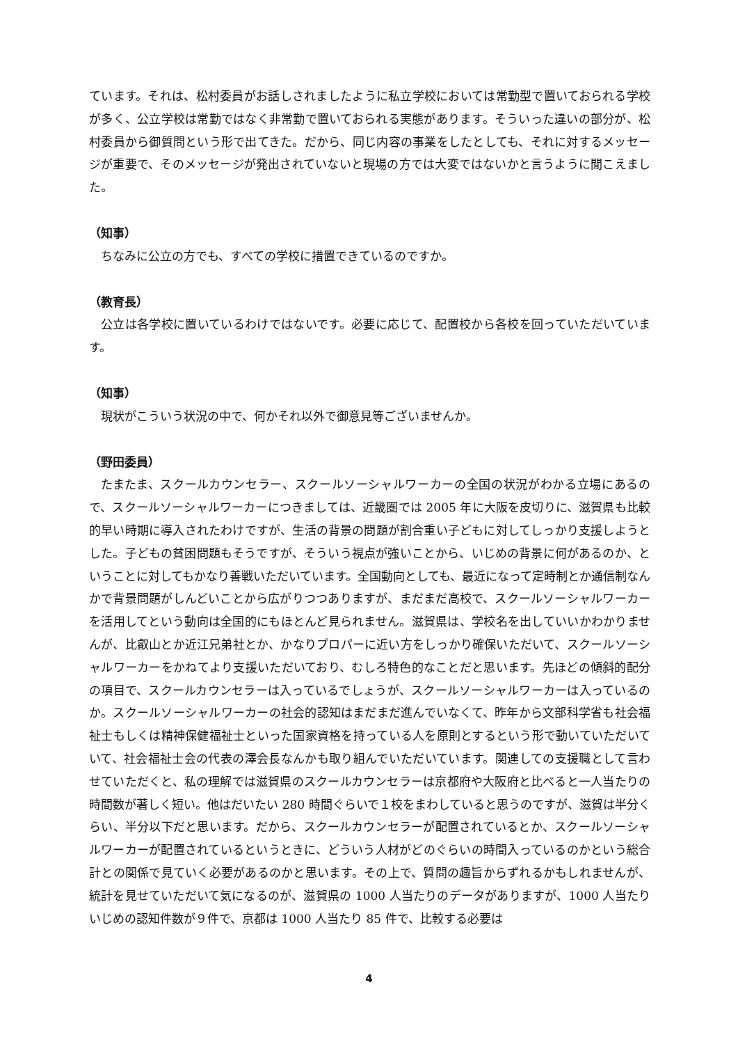ています。それは、松村委員がお話しされましたように私立学校においては常勤型で置いておられる学校が多く、公立学校は常勤ではなく非常勤で置いておられる実態があります。そういった違いの部分が、松村委員から御質問という形で出てきた。だから、同じ内容の事業をしたとしても、それに対するメッセージが重要で、そのメッセージが発出されていないと現場の方では大変ではないかと言うように聞こえました。
（知事）
ちなみに公立の方でも、すべての学校に措置できているのですか。
（教育長）
公立は各学校に置いているわけではないです。必要に応じて、配置校から各校を回っていただいています。
（知事）
現状がこういう状況の中で、何かそれ以外で御意見等ございませんか。
（野田委員）
たまたま、スクールカウンセラー、スクールソーシャルワーカーの全国の状況がわかる立場にあるので、スクールソーシャルワーカーにつきましては、近畿圏では 2005 年に大阪を皮切りに、滋賀県も比較的早い時期に導入されたわけですが、生活の背景の問題が割合重い子どもに対してしっかり支援しようとした。子どもの貧困問題もそうですが、そういう視点が強いことから、いじめの背景に何があるのか、ということに対してもかなり善戦いただいています。全国動向としても、最近になって定時制とか通信制なんかで背景問題がしんどいことから広がりつつありますが、まだまだ高校で、スクールソーシャルワーカーを活用してという動向は全国的にもほとんど見られません。滋賀県は、学校名を出していいかわかりませんが、比叡山とか近江兄弟社とか、かなりプロパーに近い方をしっかり確保いただいて、スクールソーシャルワーカーをかねてより支援いただいており、むしろ特色的なことだと思います。先ほどの傾斜的配分の項目で、スクールカウンセラーは入っているでしょうが、スクールソーシャルワーカーは入っているのか。スクールソーシャルワーカーの社会的認知はまだまだ進んでいなくて、昨年から文部科学省も社会福祉士もしくは精神保健福祉士といった国家資格を持っている人を原則とするという形で動いていただいていて、社会福祉士会の代表の澤会長なんかも取り組んでいただいています。関連しての支援職として言わせていただくと、私の理解では滋賀県のスクールカウンセラーは京都府や大阪府と比べると一人当たりの時間数が著しく短い。他はだいたい 280 時間ぐらいで１校をまわしていると思うのですが、滋賀は半分くらい、半分以下だと思います。だから、スクールカウンセラーが配置されているとか、スクールソーシャルワーカーが配置されているというときに、どういう人材がどのぐらいの時間入っているのかという総合計との関係で見ていく必要があるのかと思います。その上で、質問の趣旨からずれるかもしれませんが、統計を見せていただいて気になるのが、滋賀県の 1000 人当たりのデータがありますが、1000 人当たりいじめの認知件数が９件で、京都は 1000 人当たり 85 件で、比較する必要は
4